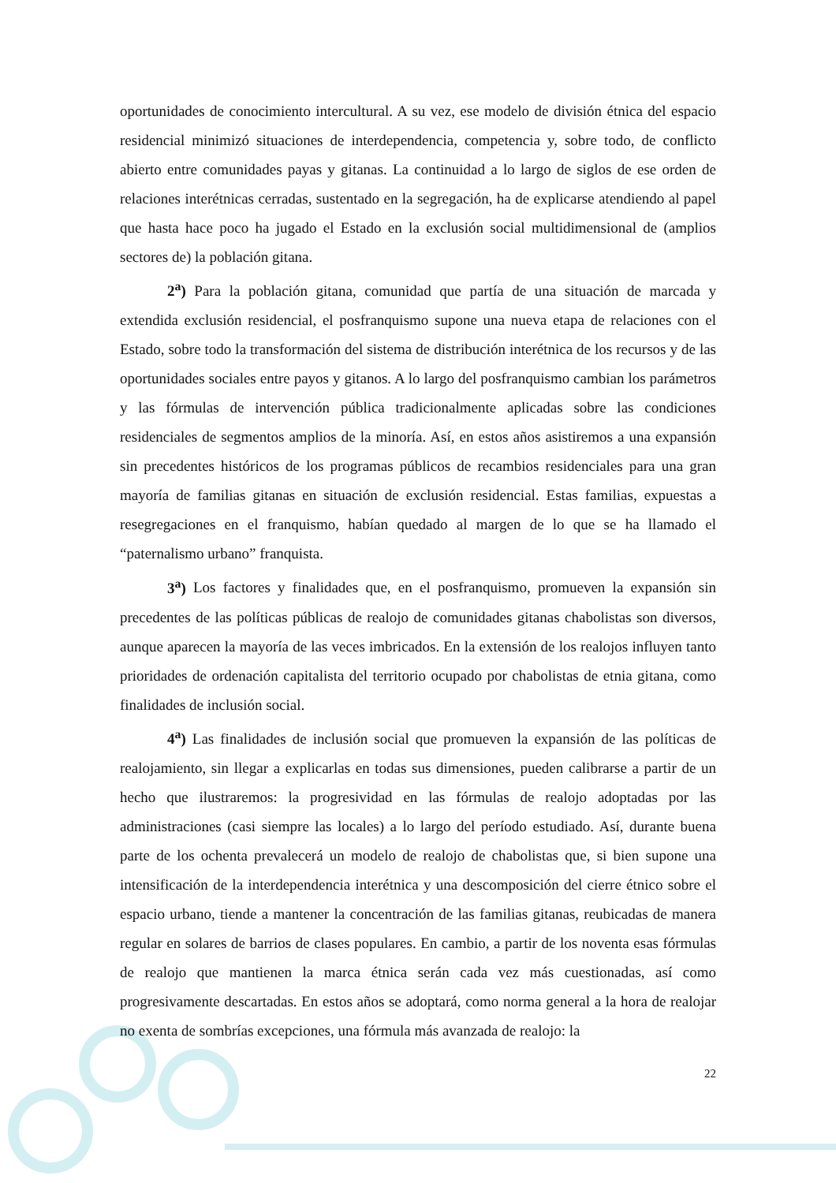oportunidades de conocimiento intercultural. A su vez, ese modelo de división étnica del espacio residencial minimizó situaciones de interdependencia, competencia y, sobre todo, de conflicto abierto entre comunidades payas y gitanas. La continuidad a lo largo de siglos de ese orden de relaciones interétnicas cerradas, sustentado en la segregación, ha de explicarse atendiendo al papel que hasta hace poco ha jugado el Estado en la exclusión social multidimensional de (amplios sectores de) la población gitana.
2<sup>a</sup>) Para la población gitana, comunidad que partía de una situación de marcada y extendida exclusión residencial, el posfranquismo supone una nueva etapa de relaciones con el Estado, sobre todo la transformación del sistema de distribución interétnica de los recursos y de las oportunidades sociales entre payos y gitanos. A lo largo del posfranquismo cambian los parámetros y las fórmulas de intervención pública tradicionalmente aplicadas sobre las condiciones residenciales de segmentos amplios de la minoría. Así, en estos años asistiremos a una expansión sin precedentes históricos de los programas públicos de recambios residenciales para una gran mayoría de familias gitanas en situación de exclusión residencial. Estas familias, expuestas a resegregaciones en el franquismo, habían quedado al margen de lo que se ha llamado el “paternalismo urbano” franquista.
3<sup>a</sup>) Los factores y finalidades que, en el posfranquismo, promueven la expansión sin precedentes de las políticas públicas de realojo de comunidades gitanas chabolistas son diversos, aunque aparecen la mayoría de las veces imbricados. En la extensión de los realojos influyen tanto prioridades de ordenación capitalista del territorio ocupado por chabolistas de etnia gitana, como finalidades de inclusión social.
4<sup>a</sup>) Las finalidades de inclusión social que promueven la expansión de las políticas de realojamiento, sin llegar a explicarlas en todas sus dimensiones, pueden calibrarse a partir de un hecho que ilustraremos: la progresividad en las fórmulas de realojo adoptadas por las administraciones (casi siempre las locales) a lo largo del período estudiado. Así, durante buena parte de los ochenta prevalecerá un modelo de realojo de chabolistas que, si bien supone una intensificación de la interdependencia interétnica y una descomposición del cierre étnico sobre el espacio urbano, tiende a mantener la concentración de las familias gitanas, reubicadas de manera regular en solares de barrios de clases populares. En cambio, a partir de los noventa esas fórmulas de realojo que mantienen la marca étnica serán cada vez más cuestionadas, así como progresivamente descartadas. En estos años se adoptará, como norma general a la hora de realojar no exenta de sombrías excepciones, una fórmula más avanzada de realojo: la
22